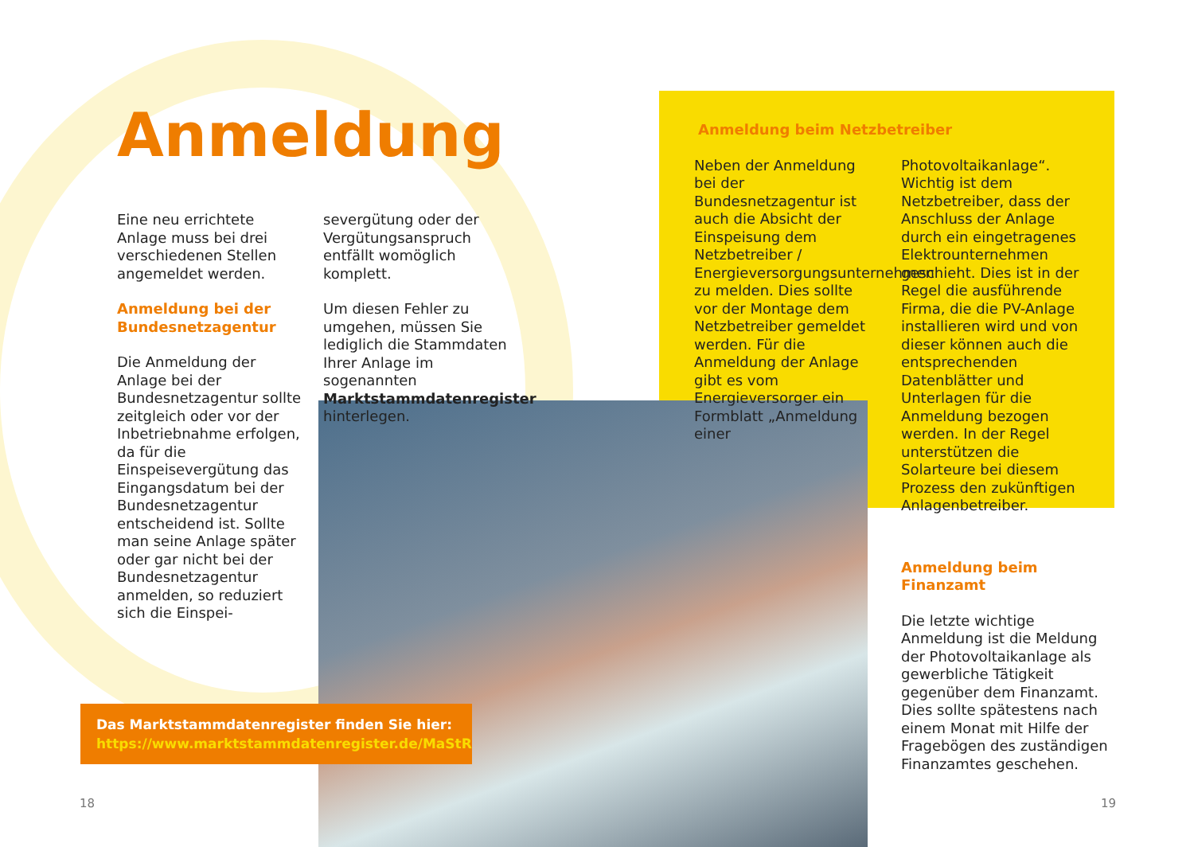Anmeldung
Eine neu errichtete Anlage muss bei drei verschiedenen Stellen angemeldet werden.
Anmeldung bei der Bundesnetzagentur
Die Anmeldung der Anlage bei der Bundesnetzagentur sollte zeitgleich oder vor der Inbetriebnahme erfolgen, da für die Einspeisevergütung das Eingangsdatum bei der Bundesnetzagentur entscheidend ist. Sollte man seine Anlage später oder gar nicht bei der Bundesnetzagentur anmelden, so reduziert sich die Einspei-
severgütung oder der Vergütungsanspruch entfällt womöglich komplett.
Um diesen Fehler zu umgehen, müssen Sie lediglich die Stammdaten Ihrer Anlage im sogenannten Marktstammdatenregister hinterlegen.
Das Marktstammdatenregister finden Sie hier:
https://www.marktstammdatenregister.de/MaStR
Anmeldung beim Netzbetreiber
Neben der Anmeldung bei der Bundesnetzagentur ist auch die Absicht der Einspeisung dem Netzbetreiber / Energieversorgungsunternehmen zu melden. Dies sollte vor der Montage dem Netzbetreiber gemeldet werden. Für die Anmeldung der Anlage gibt es vom Energieversorger ein Formblatt „Anmeldung einer
Photovoltaikanlage“. Wichtig ist dem Netzbetreiber, dass der Anschluss der Anlage durch ein eingetragenes Elektrounternehmen geschieht. Dies ist in der Regel die ausführende Firma, die die PV-Anlage installieren wird und von dieser können auch die entsprechenden Datenblätter und Unterlagen für die Anmeldung bezogen werden. In der Regel unterstützen die Solarteure bei diesem Prozess den zukünftigen Anlagenbetreiber.
Anmeldung beim Finanzamt
Die letzte wichtige Anmeldung ist die Meldung der Photovoltaikanlage als gewerbliche Tätigkeit gegenüber dem Finanzamt. Dies sollte spätestens nach einem Monat mit Hilfe der Fragebögen des zuständigen Finanzamtes geschehen.
18 19